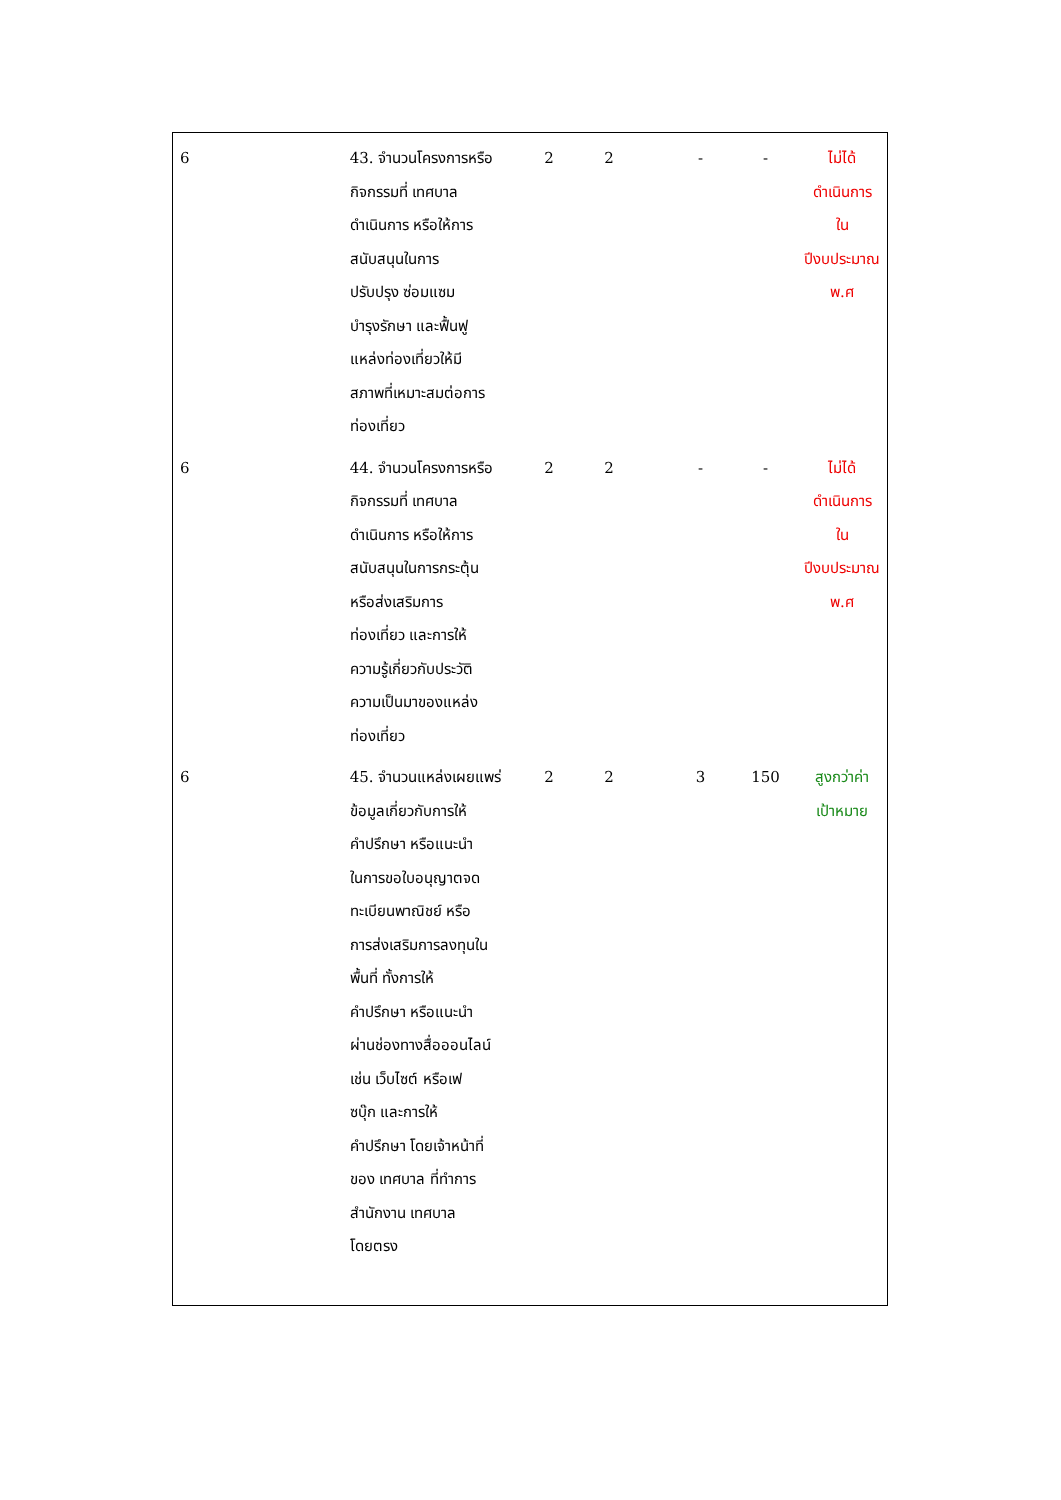| 6 | 43. จำนวนโครงการหรือ กิจกรรมที่ เทศบาล ดำเนินการ หรือให้การ สนับสนุนในการ ปรับปรุง ซ่อมแซม บำรุงรักษา และฟื้นฟู แหล่งท่องเที่ยวให้มี สภาพที่เหมาะสมต่อการ ท่องเที่ยว | 2 | 2 | - | - | ไม่ได้ ดำเนินการ ใน ปีงบประมาณ พ.ศ |
| 6 | 44. จำนวนโครงการหรือ กิจกรรมที่ เทศบาล ดำเนินการ หรือให้การ สนับสนุนในการกระตุ้น หรือส่งเสริมการ ท่องเที่ยว และการให้ ความรู้เกี่ยวกับประวัติ ความเป็นมาของแหล่ง ท่องเที่ยว | 2 | 2 | - | - | ไม่ได้ ดำเนินการ ใน ปีงบประมาณ พ.ศ |
| 6 | 45. จำนวนแหล่งเผยแพร่ ข้อมูลเกี่ยวกับการให้ คำปรึกษา หรือแนะนำ ในการขอใบอนุญาตจด ทะเบียนพาณิชย์ หรือ การส่งเสริมการลงทุนใน พื้นที่ ทั้งการให้ คำปรึกษา หรือแนะนำ ผ่านช่องทางสื่อออนไลน์ เช่น เว็บไซต์ หรือเฟ ซบุ๊ก และการให้ คำปรึกษา โดยเจ้าหน้าที่ ของ เทศบาล ที่ทำการ สำนักงาน เทศบาล โดยตรง | 2 | 2 | 3 | 150 | สูงกว่าค่า เป้าหมาย |